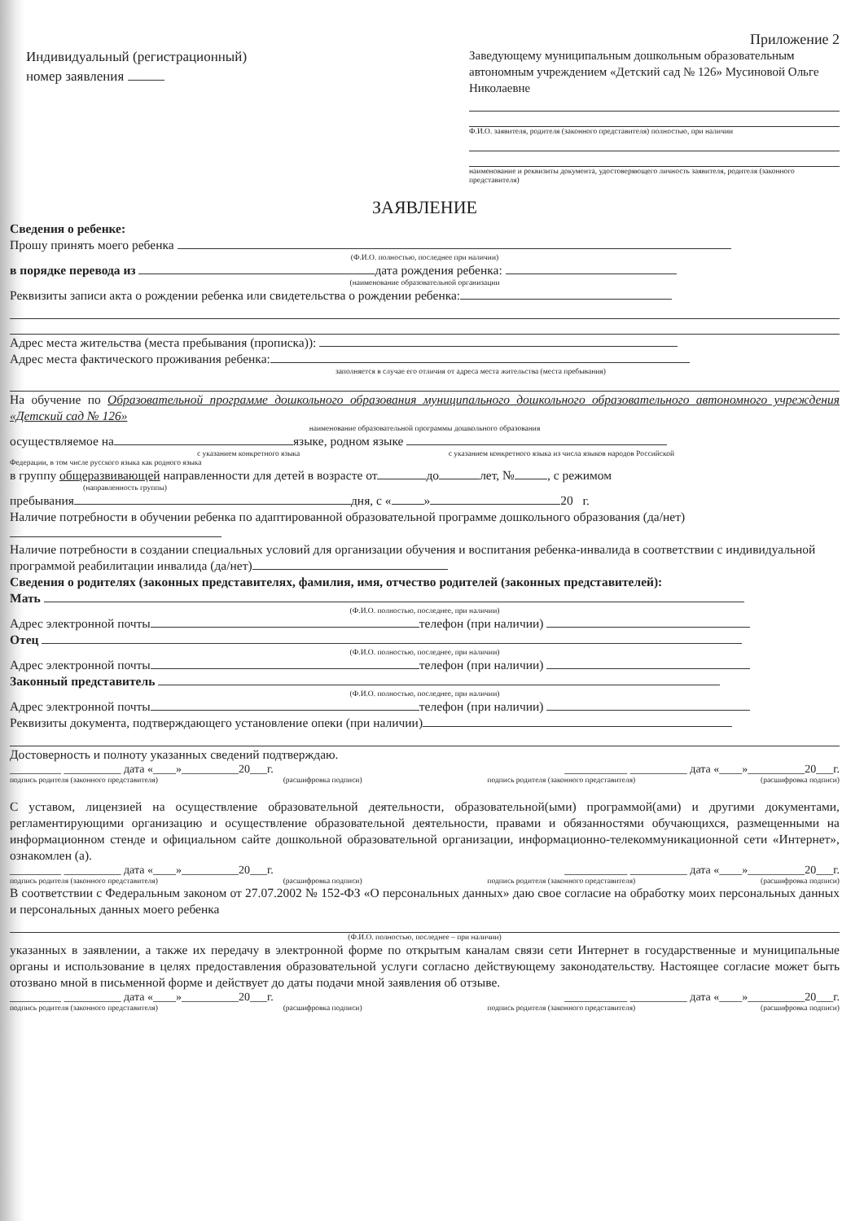Приложение 2
Индивидуальный (регистрационный)
номер заявления
Заведующему муниципальным дошкольным образовательным автономным учреждением «Детский сад № 126» Мусиновой Ольге Николаевне
Ф.И.О. заявителя, родителя (законного представителя) полностью, при наличии
наименование и реквизиты документа, удостоверяющего личность заявителя, родителя (законного представителя)
ЗАЯВЛЕНИЕ
Сведения о ребенке:
Прошу принять моего ребенка
(Ф.И.О. полностью, последнее при наличии)
в порядке перевода из дата рождения ребенка:
(наименование образовательной организации
Реквизиты записи акта о рождении ребенка или свидетельства о рождении ребенка:
Адрес места жительства (места пребывания (прописка)):
Адрес места фактического проживания ребенка:
заполняется в случае его отличия от адреса места жительства (места пребывания)
На обучение по Образовательной программе дошкольного образования муниципального дошкольного образовательного автономного учреждения «Детский сад № 126»
наименование образовательной программы дошкольного образования
осуществляемое на языке, родном языке
с указанием конкретного языка с указанием конкретного языка из числа языков народов Российской
Федерации, в том числе русского языка как родного языка
в группу общеразвивающей направленности для детей в возрасте от до лет, № , с режимом
(направленность группы)
пребывания дня, с « » 20 г.
Наличие потребности в обучении ребенка по адаптированной образовательной программе дошкольного образования (да/нет)
Наличие потребности в создании специальных условий для организации обучения и воспитания ребенка-инвалида в соответствии с индивидуальной программой реабилитации инвалида (да/нет)
Сведения о родителях (законных представителях, фамилия, имя, отчество родителей (законных представителей):
Мать
(Ф.И.О. полностью, последнее, при наличии)
Адрес электронной почты телефон (при наличии)
Отец
(Ф.И.О. полностью, последнее, при наличии)
Адрес электронной почты телефон (при наличии)
Законный представитель
(Ф.И.О. полностью, последнее, при наличии)
Адрес электронной почты телефон (при наличии)
Реквизиты документа, подтверждающего установление опеки (при наличии)
Достоверность и полноту указанных сведений подтверждаю.
_________ __________ дата «____»__________20___г. ___________ __________ дата «____»__________20___г.
подпись родителя (законного представителя) (расшифровка подписи) подпись родителя (законного представителя) (расшифровка подписи)
С уставом, лицензией на осуществление образовательной деятельности, образовательной(ыми) программой(ами) и другими документами, регламентирующими организацию и осуществление образовательной деятельности, правами и обязанностями обучающихся, размещенными на информационном стенде и официальном сайте дошкольной образовательной организации, информационно-телекоммуникационной сети «Интернет», ознакомлен (а).
_________ __________ дата «____»__________20___г. ___________ __________ дата «____»__________20___г.
подпись родителя (законного представителя) (расшифровка подписи) подпись родителя (законного представителя) (расшифровка подписи)
В соответствии с Федеральным законом от 27.07.2002 № 152-ФЗ «О персональных данных» даю свое согласие на обработку моих персональных данных и персональных данных моего ребенка
(Ф.И.О. полностью, последнее – при наличии)
указанных в заявлении, а также их передачу в электронной форме по открытым каналам связи сети Интернет в государственные и муниципальные органы и использование в целях предоставления образовательной услуги согласно действующему законодательству. Настоящее согласие может быть отозвано мной в письменной форме и действует до даты подачи мной заявления об отзыве.
_________ __________ дата «____»__________20___г. ___________ __________ дата «____»__________20___г.
подпись родителя (законного представителя) (расшифровка подписи) подпись родителя (законного представителя) (расшифровка подписи)